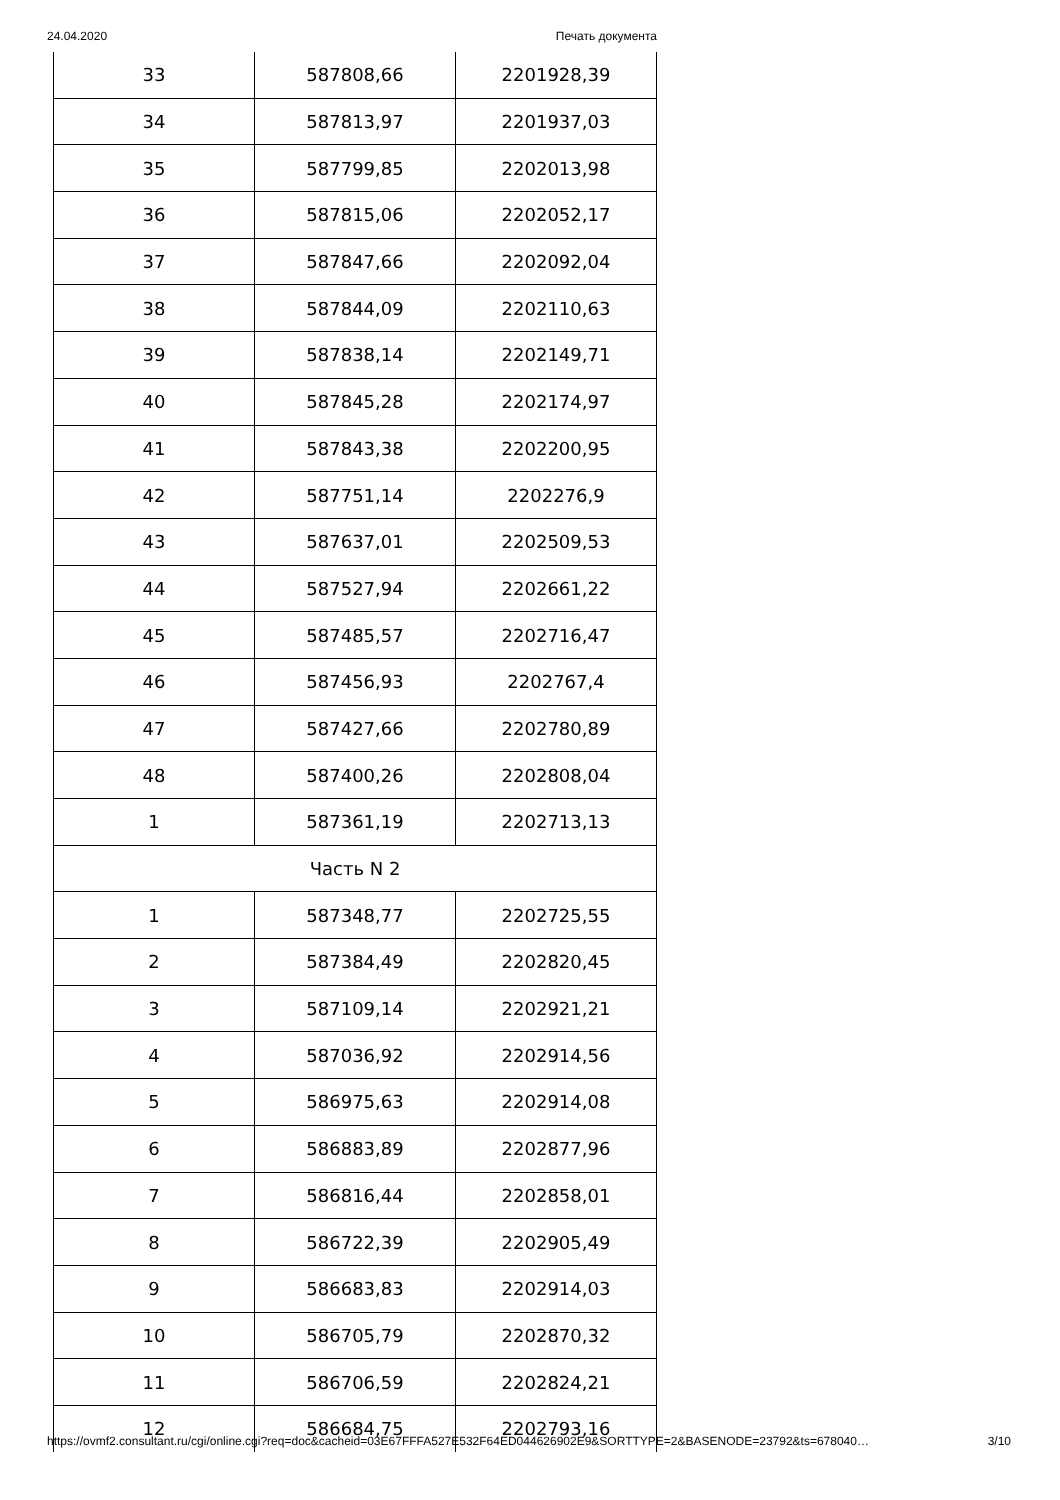24.04.2020 Печать документа
| 33 | 587808,66 | 2201928,39 |
| 34 | 587813,97 | 2201937,03 |
| 35 | 587799,85 | 2202013,98 |
| 36 | 587815,06 | 2202052,17 |
| 37 | 587847,66 | 2202092,04 |
| 38 | 587844,09 | 2202110,63 |
| 39 | 587838,14 | 2202149,71 |
| 40 | 587845,28 | 2202174,97 |
| 41 | 587843,38 | 2202200,95 |
| 42 | 587751,14 | 2202276,9 |
| 43 | 587637,01 | 2202509,53 |
| 44 | 587527,94 | 2202661,22 |
| 45 | 587485,57 | 2202716,47 |
| 46 | 587456,93 | 2202767,4 |
| 47 | 587427,66 | 2202780,89 |
| 48 | 587400,26 | 2202808,04 |
| 1 | 587361,19 | 2202713,13 |
| Часть N 2 | | |
| 1 | 587348,77 | 2202725,55 |
| 2 | 587384,49 | 2202820,45 |
| 3 | 587109,14 | 2202921,21 |
| 4 | 587036,92 | 2202914,56 |
| 5 | 586975,63 | 2202914,08 |
| 6 | 586883,89 | 2202877,96 |
| 7 | 586816,44 | 2202858,01 |
| 8 | 586722,39 | 2202905,49 |
| 9 | 586683,83 | 2202914,03 |
| 10 | 586705,79 | 2202870,32 |
| 11 | 586706,59 | 2202824,21 |
| 12 | 586684,75 | 2202793,16 |
https://ovmf2.consultant.ru/cgi/online.cgi?req=doc&cacheid=03E67FFFA527E532F64ED044626902E9&SORTTYPE=2&BASENODE=23792&ts=678040… 3/10